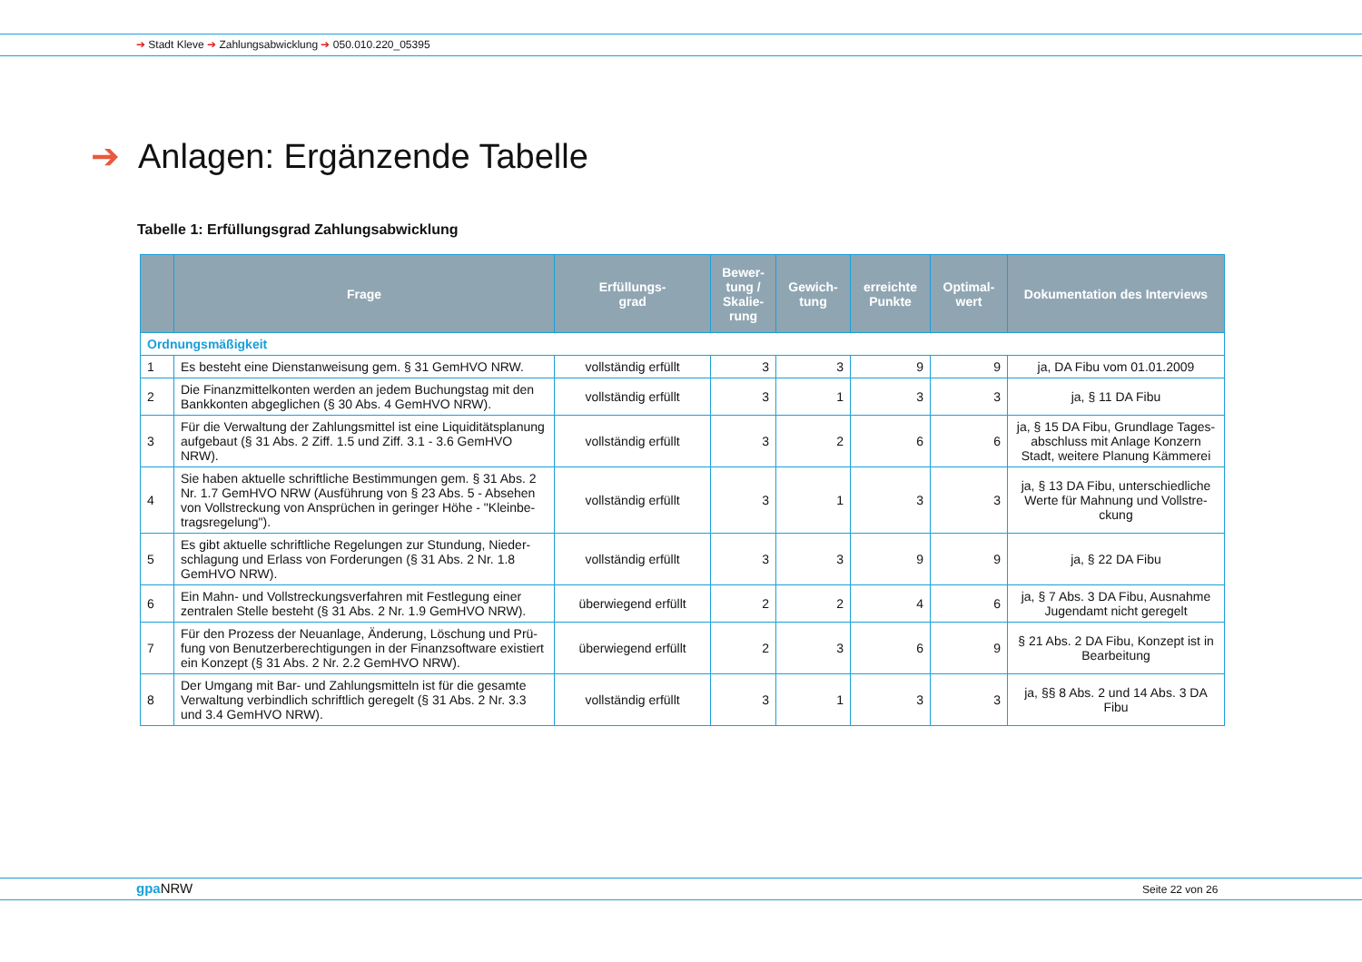➔ Stadt Kleve ➔ Zahlungsabwicklung ➔ 050.010.220_05395
➔ Anlagen: Ergänzende Tabelle
Tabelle 1: Erfüllungsgrad Zahlungsabwicklung
| | Frage | Erfüllungs- grad | Bewer- tung / Skalie- rung | Gewich- tung | erreichte Punkte | Optimal- wert | Dokumentation des Interviews |
| --- | --- | --- | --- | --- | --- | --- | --- |
| Ordnungsmäßigkeit | | | | | | | |
| 1 | Es besteht eine Dienstanweisung gem. § 31 GemHVO NRW. | vollständig erfüllt | 3 | 3 | 9 | 9 | ja, DA Fibu vom 01.01.2009 |
| 2 | Die Finanzmittelkonten werden an jedem Buchungstag mit den Bankkonten abgeglichen (§ 30 Abs. 4 GemHVO NRW). | vollständig erfüllt | 3 | 1 | 3 | 3 | ja, § 11 DA Fibu |
| 3 | Für die Verwaltung der Zahlungsmittel ist eine Liquiditätsplanung aufgebaut (§ 31 Abs. 2 Ziff. 1.5 und Ziff. 3.1 - 3.6 GemHVO NRW). | vollständig erfüllt | 3 | 2 | 6 | 6 | ja, § 15 DA Fibu, Grundlage Tages-abschluss mit Anlage Konzern Stadt, weitere Planung Kämmerei |
| 4 | Sie haben aktuelle schriftliche Bestimmungen gem. § 31 Abs. 2 Nr. 1.7 GemHVO NRW (Ausführung von § 23 Abs. 5 - Absehen von Vollstreckung von Ansprüchen in geringer Höhe - "Kleinbe-tragsregelung"). | vollständig erfüllt | 3 | 1 | 3 | 3 | ja, § 13 DA Fibu, unterschiedliche Werte für Mahnung und Vollstre-ckung |
| 5 | Es gibt aktuelle schriftliche Regelungen zur Stundung, Nieder-schlagung und Erlass von Forderungen (§ 31 Abs. 2 Nr. 1.8 GemHVO NRW). | vollständig erfüllt | 3 | 3 | 9 | 9 | ja, § 22 DA Fibu |
| 6 | Ein Mahn- und Vollstreckungsverfahren mit Festlegung einer zentralen Stelle besteht (§ 31 Abs. 2 Nr. 1.9 GemHVO NRW). | überwiegend erfüllt | 2 | 2 | 4 | 6 | ja, § 7 Abs. 3 DA Fibu, Ausnahme Jugendamt nicht geregelt |
| 7 | Für den Prozess der Neuanlage, Änderung, Löschung und Prü-fung von Benutzerberechtigungen in der Finanzsoftware existiert ein Konzept (§ 31 Abs. 2 Nr. 2.2 GemHVO NRW). | überwiegend erfüllt | 2 | 3 | 6 | 9 | § 21 Abs. 2 DA Fibu, Konzept ist in Bearbeitung |
| 8 | Der Umgang mit Bar- und Zahlungsmitteln ist für die gesamte Verwaltung verbindlich schriftlich geregelt (§ 31 Abs. 2 Nr. 3.3 und 3.4 GemHVO NRW). | vollständig erfüllt | 3 | 1 | 3 | 3 | ja, §§ 8 Abs. 2 und 14 Abs. 3 DA Fibu |
gpa NRW Seite 22 von 26